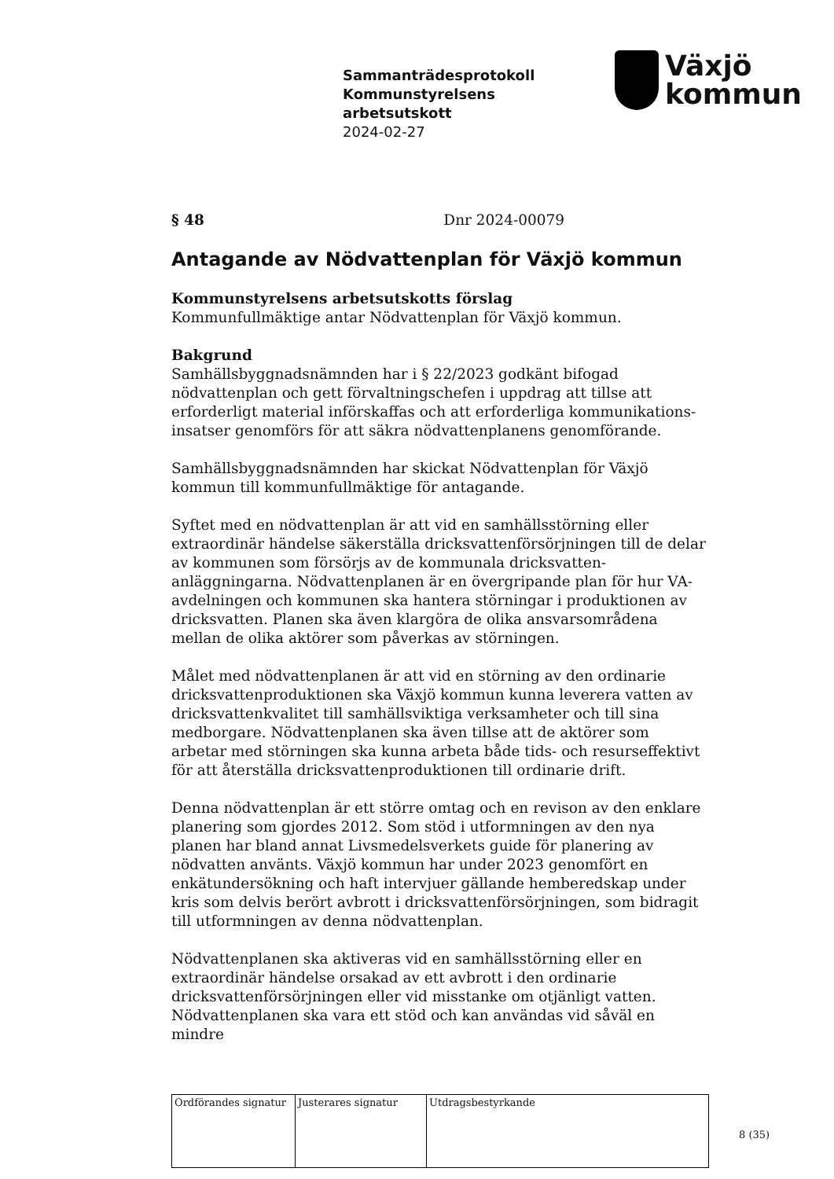Sammanträdesprotokoll
Kommunstyrelsens
arbetsutskott
2024-02-27
Växjö
kommun
§ 48 Dnr 2024-00079
Antagande av Nödvattenplan för Växjö kommun
Kommunstyrelsens arbetsutskotts förslag
Kommunfullmäktige antar Nödvattenplan för Växjö kommun.
Bakgrund
Samhällsbyggnadsnämnden har i § 22/2023 godkänt bifogad nödvattenplan och gett förvaltningschefen i uppdrag att tillse att erforderligt material införskaffas och att erforderliga kommunikations-insatser genomförs för att säkra nödvattenplanens genomförande.
Samhällsbyggnadsnämnden har skickat Nödvattenplan för Växjö kommun till kommunfullmäktige för antagande.
Syftet med en nödvattenplan är att vid en samhällsstörning eller extraordinär händelse säkerställa dricksvattenförsörjningen till de delar av kommunen som försörjs av de kommunala dricksvatten-anläggningarna. Nödvattenplanen är en övergripande plan för hur VA-avdelningen och kommunen ska hantera störningar i produktionen av dricksvatten. Planen ska även klargöra de olika ansvarsområdena mellan de olika aktörer som påverkas av störningen.
Målet med nödvattenplanen är att vid en störning av den ordinarie dricksvattenproduktionen ska Växjö kommun kunna leverera vatten av dricksvattenkvalitet till samhällsviktiga verksamheter och till sina medborgare. Nödvattenplanen ska även tillse att de aktörer som arbetar med störningen ska kunna arbeta både tids- och resurseffektivt för att återställa dricksvattenproduktionen till ordinarie drift.
Denna nödvattenplan är ett större omtag och en revison av den enklare planering som gjordes 2012. Som stöd i utformningen av den nya planen har bland annat Livsmedelsverkets guide för planering av nödvatten använts. Växjö kommun har under 2023 genomfört en enkätundersökning och haft intervjuer gällande hemberedskap under kris som delvis berört avbrott i dricksvattenförsörjningen, som bidragit till utformningen av denna nödvattenplan.
Nödvattenplanen ska aktiveras vid en samhällsstörning eller en extraordinär händelse orsakad av ett avbrott i den ordinarie dricksvattenförsörjningen eller vid misstanke om otjänligt vatten. Nödvattenplanen ska vara ett stöd och kan användas vid såväl en mindre
| Ordförandes signatur | Justerares signatur | Utdragsbestyrkande |
8 (35)